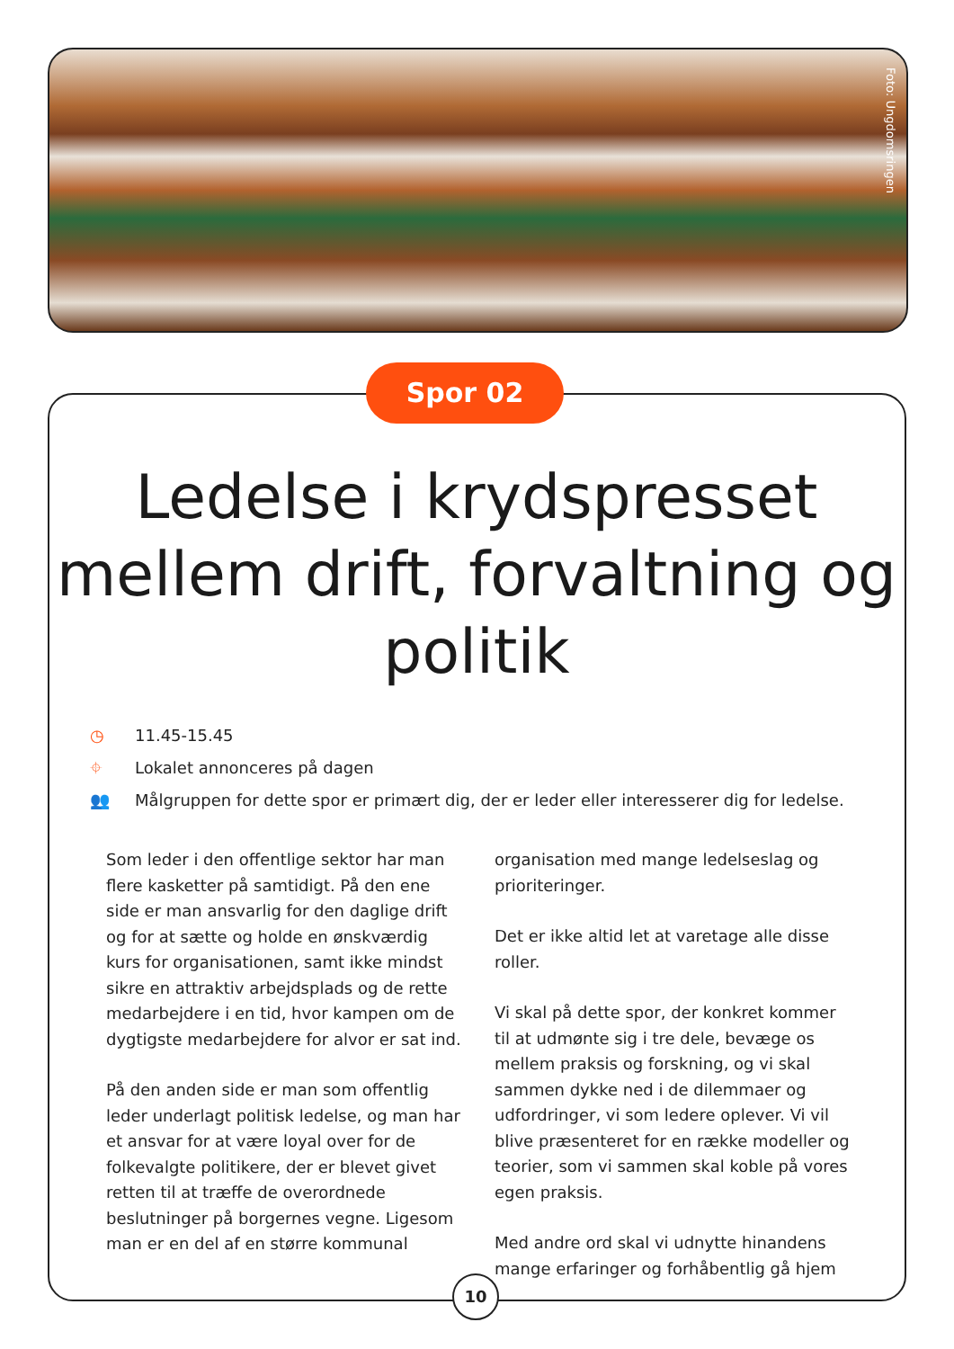Foto: Ungdomsringen
Spor 02
Ledelse i krydspresset mellem drift, forvaltning og politik
◷ 11.45-15.45
⌖ Lokalet annonceres på dagen
👥 Målgruppen for dette spor er primært dig, der er leder eller interesserer dig for ledelse.
Som leder i den offentlige sektor har man flere kasketter på samtidigt. På den ene side er man ansvarlig for den daglige drift og for at sætte og holde en ønskværdig kurs for organisationen, samt ikke mindst sikre en attraktiv arbejdsplads og de rette medarbejdere i en tid, hvor kampen om de dygtigste medarbejdere for alvor er sat ind.
På den anden side er man som offentlig leder underlagt politisk ledelse, og man har et ansvar for at være loyal over for de folkevalgte politikere, der er blevet givet retten til at træffe de overordnede beslutninger på borgernes vegne. Ligesom man er en del af en større kommunal organisation med mange ledelseslag og prioriteringer.
Det er ikke altid let at varetage alle disse roller.
Vi skal på dette spor, der konkret kommer til at udmønte sig i tre dele, bevæge os mellem praksis og forskning, og vi skal sammen dykke ned i de dilemmaer og udfordringer, vi som ledere oplever. Vi vil blive præsenteret for en række modeller og teorier, som vi sammen skal koble på vores egen praksis.
Med andre ord skal vi udnytte hinandens mange erfaringer og forhåbentlig gå hjem
10